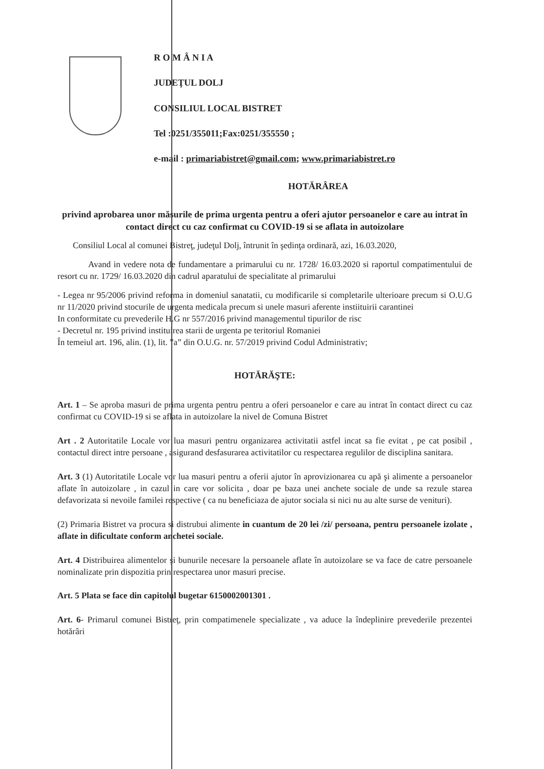R O M Â N I A
JUDEŢUL DOLJ
CONSILIUL LOCAL BISTRET
Tel :0251/355011;Fax:0251/355550 ;
e-mail : primariabistret@gmail.com; www.primariabistret.ro
HOTĂRÂREA
privind aprobarea unor măsurile de prima urgenta pentru a oferi ajutor persoanelor e care au intrat în contact direct cu caz confirmat cu COVID-19 si se aflata in autoizolare
Consiliul Local al comunei Bistreţ, judeţul Dolj, întrunit în şedinţa ordinară, azi, 16.03.2020,
Avand in vedere nota de fundamentare a primarului cu nr. 1728/ 16.03.2020 si raportul compatimentului de resort cu nr. 1729/ 16.03.2020 din cadrul aparatului de specialitate al primarului
- Legea nr 95/2006 privind reforma in domeniul sanatatii, cu modificarile si completarile ulterioare precum si O.U.G nr 11/2020 privind stocurile de urgenta medicala precum si unele masuri aferente instiituirii carantinei
In conformitate cu prevederile H.G nr 557/2016 privind managementul tipurilor de risc
- Decretul nr. 195 privind instituirea starii de urgenta pe teritoriul Romaniei
În temeiul art. 196, alin. (1), lit. ”a” din O.U.G. nr. 57/2019 privind Codul Administrativ;
HOTĂRĂŞTE:
Art. 1 – Se aproba masuri de prima urgenta pentru pentru a oferi persoanelor e care au intrat în contact direct cu caz confirmat cu COVID-19 si se aflata in autoizolare la nivel de Comuna Bistret
Art . 2 Autoritatile Locale vor lua masuri pentru organizarea activitatii astfel incat sa fie evitat , pe cat posibil , contactul direct intre persoane , asigurand desfasurarea activitatilor cu respectarea regulilor de disciplina sanitara.
Art. 3 (1) Autoritatile Locale vor lua masuri pentru a oferii ajutor în aprovizionarea cu apă şi alimente a persoanelor aflate în autoizolare , in cazul in care vor solicita , doar pe baza unei anchete sociale de unde sa rezule starea defavorizata si nevoile familei respective ( ca nu beneficiaza de ajutor sociala si nici nu au alte surse de venituri).
(2) Primaria Bistret va procura si distrubui alimente in cuantum de 20 lei /zi/ persoana, pentru persoanele izolate , aflate in dificultate conform anchetei sociale.
Art. 4 Distribuirea alimentelor şi bunurile necesare la persoanele aflate în autoizolare se va face de catre persoanele nominalizate prin dispozitia prin respectarea unor masuri precise.
Art. 5 Plata se face din capitolul bugetar 6150002001301 .
Art. 6- Primarul comunei Bistreţ, prin compatimenele specializate , va aduce la îndeplinire prevederile prezentei hotărâri